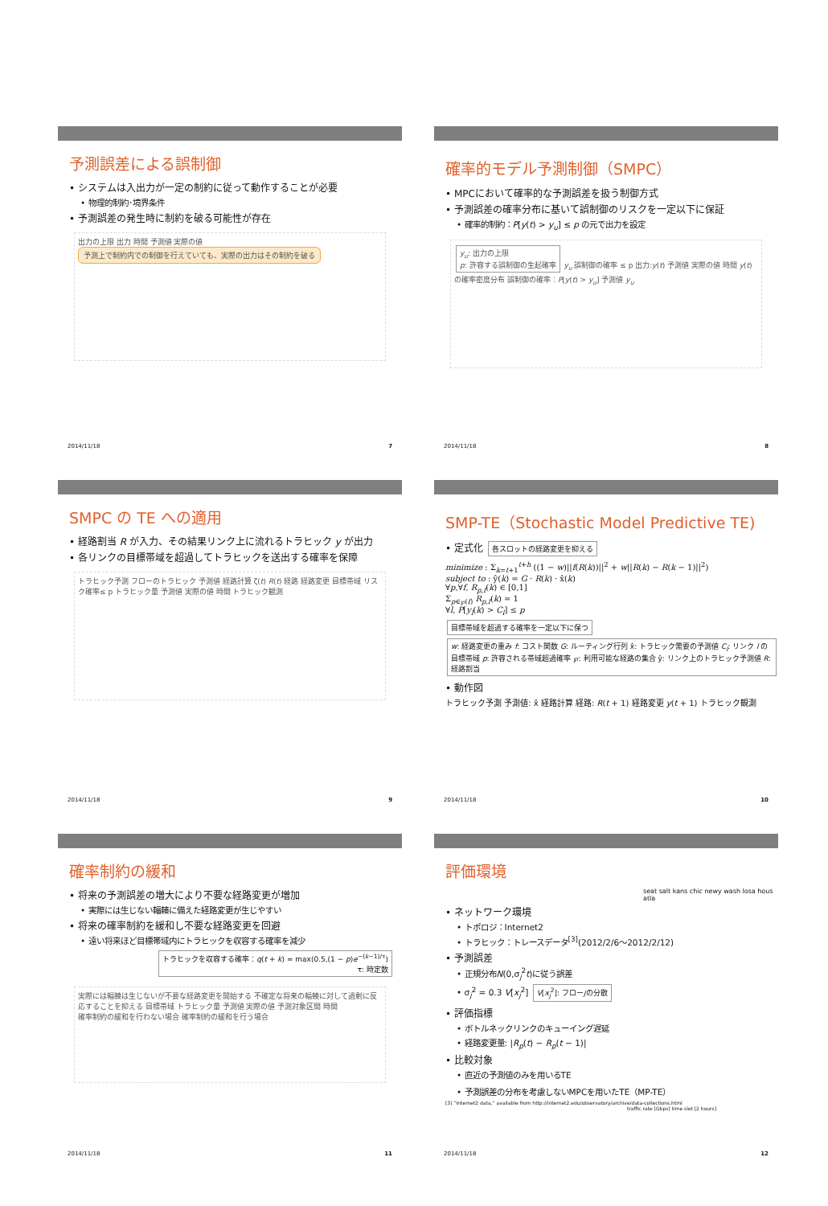予測誤差による誤制御
• システムは入出力が一定の制約に従って動作することが必要
• 物理的制約･境界条件
• 予測誤差の発生時に制約を破る可能性が存在
出力の上限 出力 時間 予測値 実際の値 予測上で制約内での制御を行えていても、実際の出力はその制約を破る
2014/11/18 7
確率的モデル予測制御（SMPC）
• MPCにおいて確率的な予測誤差を扱う制御方式
• 予測誤差の確率分布に基いて誤制御のリスクを一定以下に保証
• 確率的制約：P[y(t) > y<sub>u</sub>] ≤ p の元で出力を設定
y<sub>u</sub>: 出力の上限
p: 許容する誤制御の生起確率 y<sub>u</sub> 誤制御の確率 ≤ p 出力:y(t) 予測値 実際の値 時間 y(t)の確率密度分布 誤制御の確率：P[y(t) > y<sub>u</sub>] 予測値 y<sub>u</sub>
2014/11/18 8
SMPC の TE への適用
• 経路割当 R が入力、その結果リンク上に流れるトラヒック y が出力
• 各リンクの目標帯域を超過してトラヒックを送出する確率を保障
トラヒック予測 フローのトラヒック 予測値 経路計算 ζ(t) R(t) 経路 経路変更 目標帯域 リスク確率≤ p トラヒック量 予測値 実際の値 時間 トラヒック観測
2014/11/18 9
SMP-TE（Stochastic Model Predictive TE)
• 定式化 各スロットの経路変更を抑える
minimize : Σ<sub>k=t+1</sub><sup>t+h</sup> ((1 − w)||f(R(k))||<sup>2</sup> + w||R(k) − R(k − 1)||<sup>2</sup>)
subject to : ŷ(k) = G · R(k) · x̂(k)
∀p,∀f, R<sub>p,f</sub>(k) ∈ [0,1]
Σ<sub>p∈℘(f)</sub> R<sub>p,f</sub>(k) = 1
∀l, P[y<sub>l</sub>(k) > C<sub>l</sub>] ≤ p
目標帯域を超過する確率を一定以下に保つ w: 経路変更の重み f: コスト関数 G: ルーティング行列 x̂: トラヒック需要の予測値 C<sub>l</sub>: リンク l の目標帯域 p: 許容される帯域超過確率 ℘: 利用可能な経路の集合 ŷ: リンク上のトラヒック予測値 R: 経路割当
• 動作図
トラヒック予測 予測値: x̂ 経路計算 経路: R(t + 1) 経路変更 y(t + 1) トラヒック観測
2014/11/18 10
確率制約の緩和
• 将来の予測誤差の増大により不要な経路変更が増加
• 実際には生じない輻輳に備えた経路変更が生じやすい
• 将来の確率制約を緩和し不要な経路変更を回避
• 遠い将来ほど目標帯域内にトラヒックを収容する確率を減少
トラヒックを収容する確率：q(t + k) = max(0.5,(1 − p)e<sup>−(k−1)/τ</sup>)
τ: 時定数
実際には輻輳は生じないが不要な経路変更を開始する 不確定な将来の輻輳に対して過剰に反応することを抑える 目標帯域 トラヒック量 予測値 実際の値 予測対象区間 時間
確率制約の緩和を行わない場合 確率制約の緩和を行う場合
2014/11/18 11
評価環境
seat salt kans chic newy wash losa hous atla
• ネットワーク環境
• トポロジ：Internet2
• トラヒック：トレースデータ<sup>[3]</sup>(2012/2/6〜2012/2/12)
• 予測誤差
• 正規分布N(0,σ<sub>j</sub><sup>2</sup>t)に従う誤差
• σ<sub>j</sub><sup>2</sup> = 0.3 V[x<sub>j</sub><sup>2</sup>] V[x<sub>j</sub><sup>2</sup>]: フローjの分散
• 評価指標
• ボトルネックリンクのキューイング遅延
• 経路変更量: |R<sub>p</sub>(t) − R<sub>p</sub>(t − 1)|
• 比較対象
• 直近の予測値のみを用いるTE
• 予測誤差の分布を考慮しないMPCを用いたTE（MP-TE）
[3] “Internet2 data,” available from http://internet2.edu/observatory/archive/data-collections.html
traffic rate [Gbps] time slot [2 hours]
2014/11/18 12